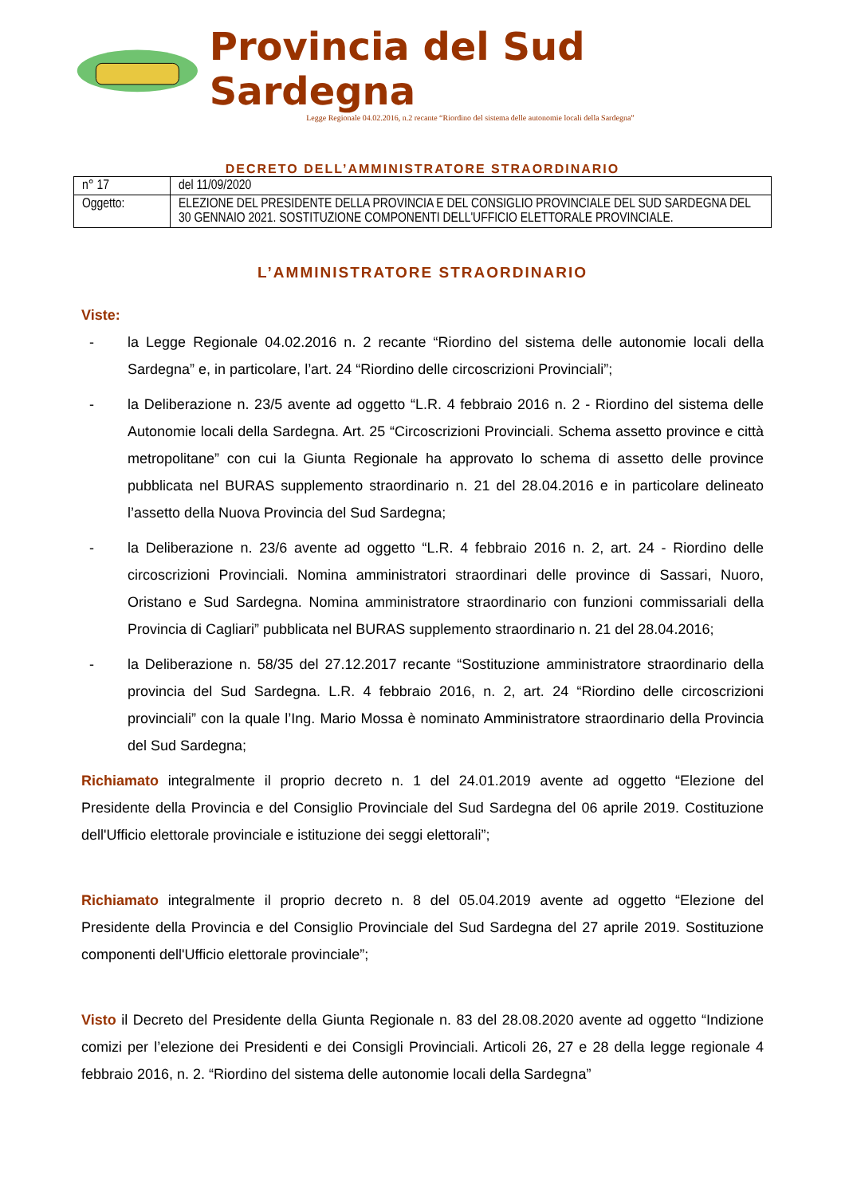Provincia del Sud Sardegna
Legge Regionale 04.02.2016, n.2 recante “Riordino del sistema delle autonomie locali della Sardegna”
DECRETO DELL’AMMINISTRATORE STRAORDINARIO
| n° 17 | del 11/09/2020 |
| Oggetto: | ELEZIONE DEL PRESIDENTE DELLA PROVINCIA E DEL CONSIGLIO PROVINCIALE DEL SUD SARDEGNA DEL 30 GENNAIO 2021. SOSTITUZIONE COMPONENTI DELL'UFFICIO ELETTORALE PROVINCIALE. |
L’AMMINISTRATORE STRAORDINARIO
Viste:
- la Legge Regionale 04.02.2016 n. 2 recante “Riordino del sistema delle autonomie locali della Sardegna” e, in particolare, l’art. 24 “Riordino delle circoscrizioni Provinciali”;
- la Deliberazione n. 23/5 avente ad oggetto “L.R. 4 febbraio 2016 n. 2 - Riordino del sistema delle Autonomie locali della Sardegna. Art. 25 “Circoscrizioni Provinciali. Schema assetto province e città metropolitane” con cui la Giunta Regionale ha approvato lo schema di assetto delle province pubblicata nel BURAS supplemento straordinario n. 21 del 28.04.2016 e in particolare delineato l’assetto della Nuova Provincia del Sud Sardegna;
- la Deliberazione n. 23/6 avente ad oggetto “L.R. 4 febbraio 2016 n. 2, art. 24 - Riordino delle circoscrizioni Provinciali. Nomina amministratori straordinari delle province di Sassari, Nuoro, Oristano e Sud Sardegna. Nomina amministratore straordinario con funzioni commissariali della Provincia di Cagliari” pubblicata nel BURAS supplemento straordinario n. 21 del 28.04.2016;
- la Deliberazione n. 58/35 del 27.12.2017 recante “Sostituzione amministratore straordinario della provincia del Sud Sardegna. L.R. 4 febbraio 2016, n. 2, art. 24 “Riordino delle circoscrizioni provinciali” con la quale l’Ing. Mario Mossa è nominato Amministratore straordinario della Provincia del Sud Sardegna;
Richiamato integralmente il proprio decreto n. 1 del 24.01.2019 avente ad oggetto “Elezione del Presidente della Provincia e del Consiglio Provinciale del Sud Sardegna del 06 aprile 2019. Costituzione dell'Ufficio elettorale provinciale e istituzione dei seggi elettorali”;
Richiamato integralmente il proprio decreto n. 8 del 05.04.2019 avente ad oggetto “Elezione del Presidente della Provincia e del Consiglio Provinciale del Sud Sardegna del 27 aprile 2019. Sostituzione componenti dell'Ufficio elettorale provinciale”;
Visto il Decreto del Presidente della Giunta Regionale n. 83 del 28.08.2020 avente ad oggetto “Indizione comizi per l’elezione dei Presidenti e dei Consigli Provinciali. Articoli 26, 27 e 28 della legge regionale 4 febbraio 2016, n. 2. “Riordino del sistema delle autonomie locali della Sardegna”